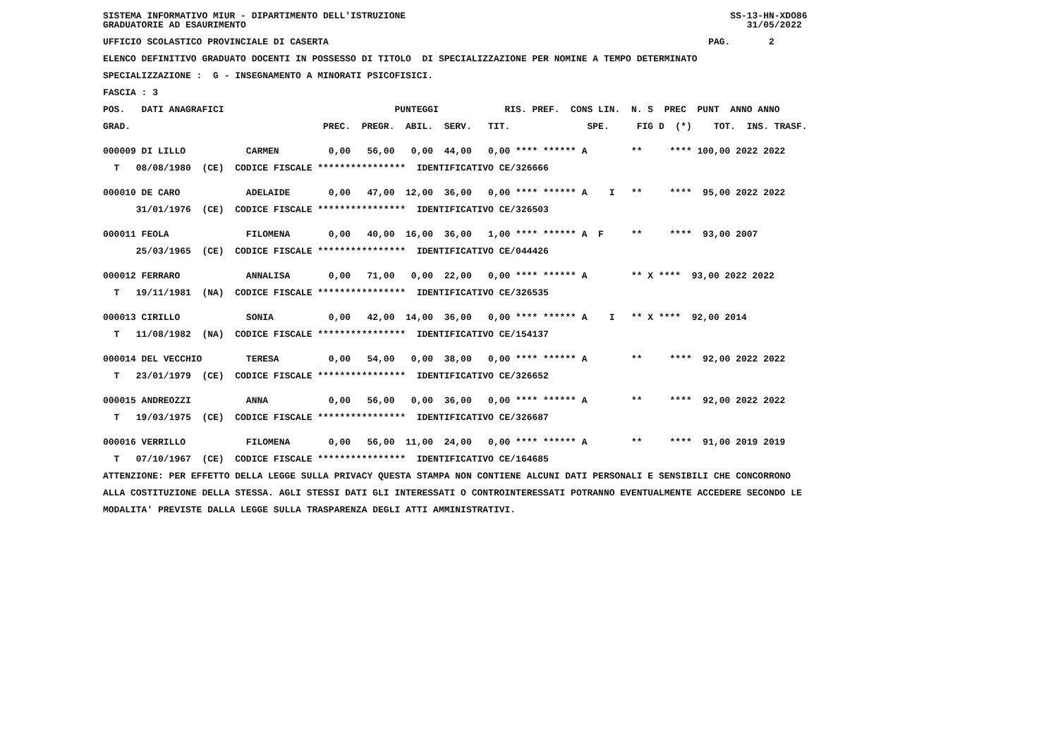SISTEMA INFORMATIVO MIUR - DIPARTIMENTO DELL'ISTRUZIONE SS-13-HN-XDO86
GRADUATORIE AD ESAURIMENTO 31/05/2022
UFFICIO SCOLASTICO PROVINCIALE DI CASERTA PAG. 2
ELENCO DEFINITIVO GRADUATO DOCENTI IN POSSESSO DI TITOLO DI SPECIALIZZAZIONE PER NOMINE A TEMPO DETERMINATO
SPECIALIZZAZIONE : G - INSEGNAMENTO A MINORATI PSICOFISICI.
FASCIA : 3
POS. DATI ANAGRAFICI PUNTEGGI RIS. PREF. CONS LIN. N. S PREC PUNT ANNO ANNO
GRAD. PREC. PREGR. ABIL. SERV. TIT. SPE. FIG D (*) TOT. INS. TRASF.
000009 DI LILLO CARMEN 0,00 56,00 0,00 44,00 0,00 **** ****** A ** **** 100,00 2022 2022
T 08/08/1980 (CE) CODICE FISCALE **************** IDENTIFICATIVO CE/326666
000010 DE CARO ADELAIDE 0,00 47,00 12,00 36,00 0,00 **** ****** A I ** **** 95,00 2022 2022
31/01/1976 (CE) CODICE FISCALE **************** IDENTIFICATIVO CE/326503
000011 FEOLA FILOMENA 0,00 40,00 16,00 36,00 1,00 **** ****** A F ** **** 93,00 2007
25/03/1965 (CE) CODICE FISCALE **************** IDENTIFICATIVO CE/044426
000012 FERRARO ANNALISA 0,00 71,00 0,00 22,00 0,00 **** ****** A ** X **** 93,00 2022 2022
T 19/11/1981 (NA) CODICE FISCALE **************** IDENTIFICATIVO CE/326535
000013 CIRILLO SONIA 0,00 42,00 14,00 36,00 0,00 **** ****** A I ** X **** 92,00 2014
T 11/08/1982 (NA) CODICE FISCALE **************** IDENTIFICATIVO CE/154137
000014 DEL VECCHIO TERESA 0,00 54,00 0,00 38,00 0,00 **** ****** A ** **** 92,00 2022 2022
T 23/01/1979 (CE) CODICE FISCALE **************** IDENTIFICATIVO CE/326652
000015 ANDREOZZI ANNA 0,00 56,00 0,00 36,00 0,00 **** ****** A ** **** 92,00 2022 2022
T 19/03/1975 (CE) CODICE FISCALE **************** IDENTIFICATIVO CE/326687
000016 VERRILLO FILOMENA 0,00 56,00 11,00 24,00 0,00 **** ****** A ** **** 91,00 2019 2019
T 07/10/1967 (CE) CODICE FISCALE **************** IDENTIFICATIVO CE/164685
ATTENZIONE: PER EFFETTO DELLA LEGGE SULLA PRIVACY QUESTA STAMPA NON CONTIENE ALCUNI DATI PERSONALI E SENSIBILI CHE CONCORRONO
ALLA COSTITUZIONE DELLA STESSA. AGLI STESSI DATI GLI INTERESSATI O CONTROINTERESSATI POTRANNO EVENTUALMENTE ACCEDERE SECONDO LE
MODALITA' PREVISTE DALLA LEGGE SULLA TRASPARENZA DEGLI ATTI AMMINISTRATIVI.